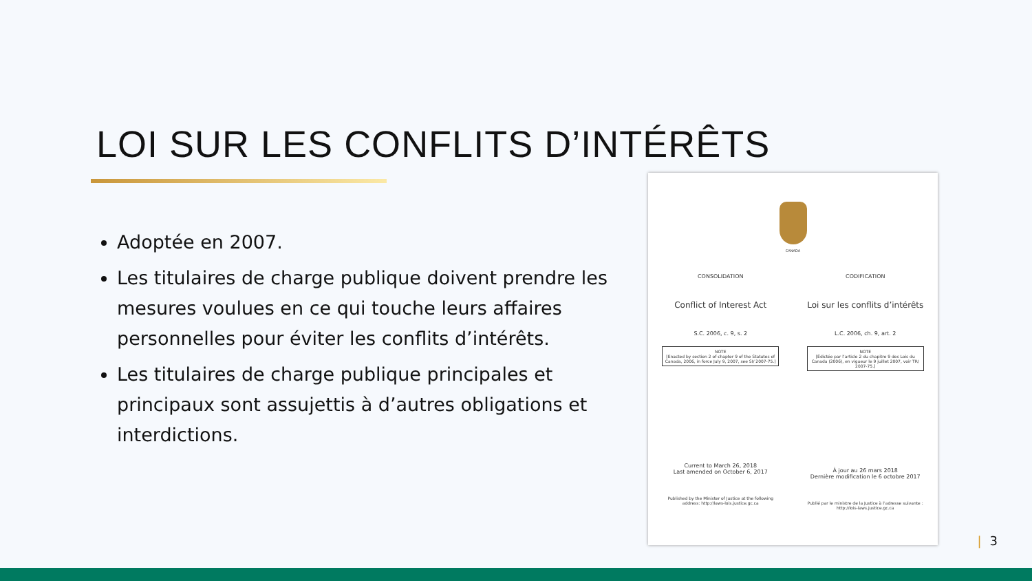LOI SUR LES CONFLITS D’INTÉRÊTS
Adoptée en 2007.
Les titulaires de charge publique doivent prendre les mesures voulues en ce qui touche leurs affaires personnelles pour éviter les conflits d’intérêts.
Les titulaires de charge publique principales et principaux sont assujettis à d’autres obligations et interdictions.
CANADA
CONSOLIDATION
Conflict of Interest Act
S.C. 2006, c. 9, s. 2
NOTE
[Enacted by section 2 of chapter 9 of the Statutes of Canada, 2006, in force July 9, 2007, see SI/ 2007-75.]
Current to March 26, 2018
Last amended on October 6, 2017
Published by the Minister of Justice at the following address: http://laws-lois.justice.gc.ca
CODIFICATION
Loi sur les conflits d’intérêts
L.C. 2006, ch. 9, art. 2
NOTE
[Édictée par l’article 2 du chapitre 9 des Lois du Canada (2006), en vigueur le 9 juillet 2007, voir TR/ 2007-75.]
À jour au 26 mars 2018
Dernière modification le 6 octobre 2017
Publié par le ministre de la Justice à l’adresse suivante : http://lois-laws.justice.gc.ca
| 3